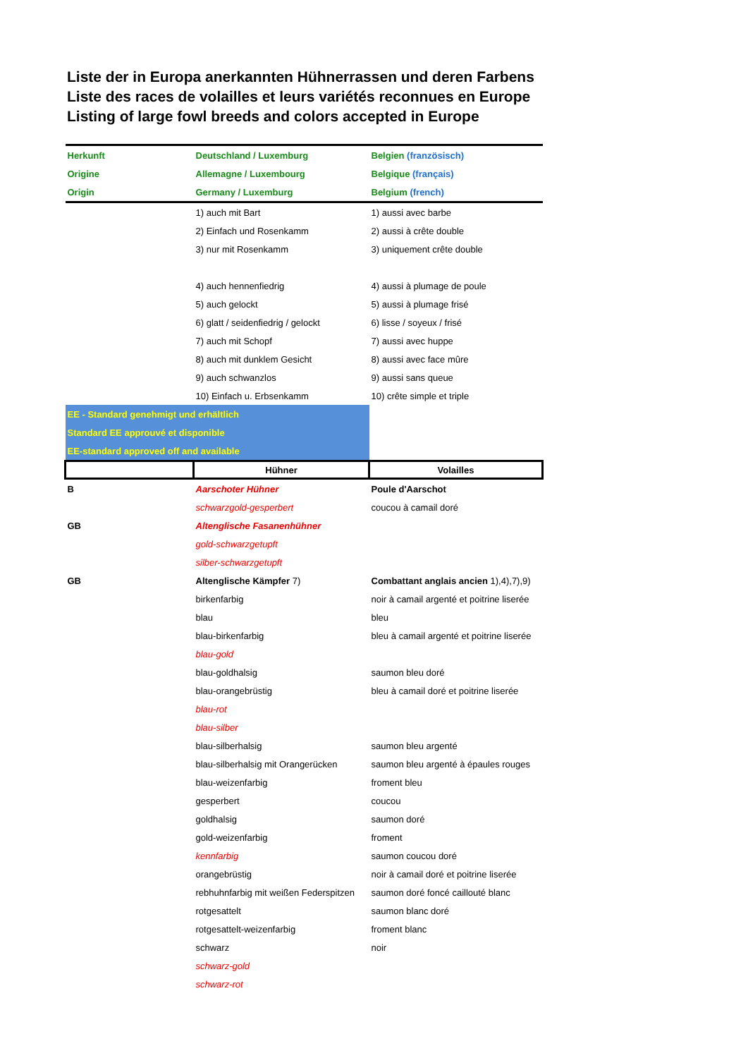Liste der in Europa anerkannten Hühnerrassen und deren Farbens
Liste des races de volailles et leurs variétés reconnues en Europe
Listing of large fowl breeds and colors accepted in Europe
| Herkunft | Deutschland / Luxemburg | Belgien (französisch) |
| Origine | Allemagne / Luxembourg | Belgique (français) |
| Origin | Germany / Luxemburg | Belgium (french) |
| | 1) auch mit Bart | 1) aussi avec barbe |
| | 2) Einfach und Rosenkamm | 2) aussi à crête double |
| | 3) nur mit Rosenkamm | 3) uniquement crête double |
| | 4) auch hennenfiedrig | 4) aussi à plumage de poule |
| | 5) auch gelockt | 5) aussi à plumage frisé |
| | 6) glatt / seidenfiedrig / gelockt | 6) lisse / soyeux / frisé |
| | 7) auch mit Schopf | 7) aussi avec huppe |
| | 8) auch mit dunklem Gesicht | 8) aussi avec face mûre |
| | 9) auch schwanzlos | 9) aussi sans queue |
| | 10) Einfach u. Erbsenkamm | 10) crête simple et triple |
| EE - Standard genehmigt und erhältlich | | |
| Standard EE approuvé et disponible | | |
| EE-standard approved off and available | | |
| | Hühner | Volailles |
| B | Aarschoter Hühner | Poule d'Aarschot |
| | schwarzgold-gesperbert | coucou à camail doré |
| GB | Altenglische Fasanenhühner | |
| | gold-schwarzgetupft | |
| | silber-schwarzgetupft | |
| GB | Altenglische Kämpfer 7) | Combattant anglais ancien 1),4),7),9) |
| | birkenfarbig | noir à camail argenté et poitrine liserée |
| | blau | bleu |
| | blau-birkenfarbig | bleu à camail argenté et poitrine liserée |
| | blau-gold | |
| | blau-goldhalsig | saumon bleu doré |
| | blau-orangebrüstig | bleu à camail doré et poitrine liserée |
| | blau-rot | |
| | blau-silber | |
| | blau-silberhalsig | saumon bleu argenté |
| | blau-silberhalsig mit Orangerücken | saumon bleu argenté à épaules rouges |
| | blau-weizenfarbig | froment bleu |
| | gesperbert | coucou |
| | goldhalsig | saumon doré |
| | gold-weizenfarbig | froment |
| | kennfarbig | saumon coucou doré |
| | orangebrüstig | noir à camail doré et poitrine liserée |
| | rebhuhnfarbig mit weißen Federspitzen | saumon doré foncé caillouté blanc |
| | rotgesattelt | saumon blanc doré |
| | rotgesattelt-weizenfarbig | froment blanc |
| | schwarz | noir |
| | schwarz-gold | |
| | schwarz-rot | |